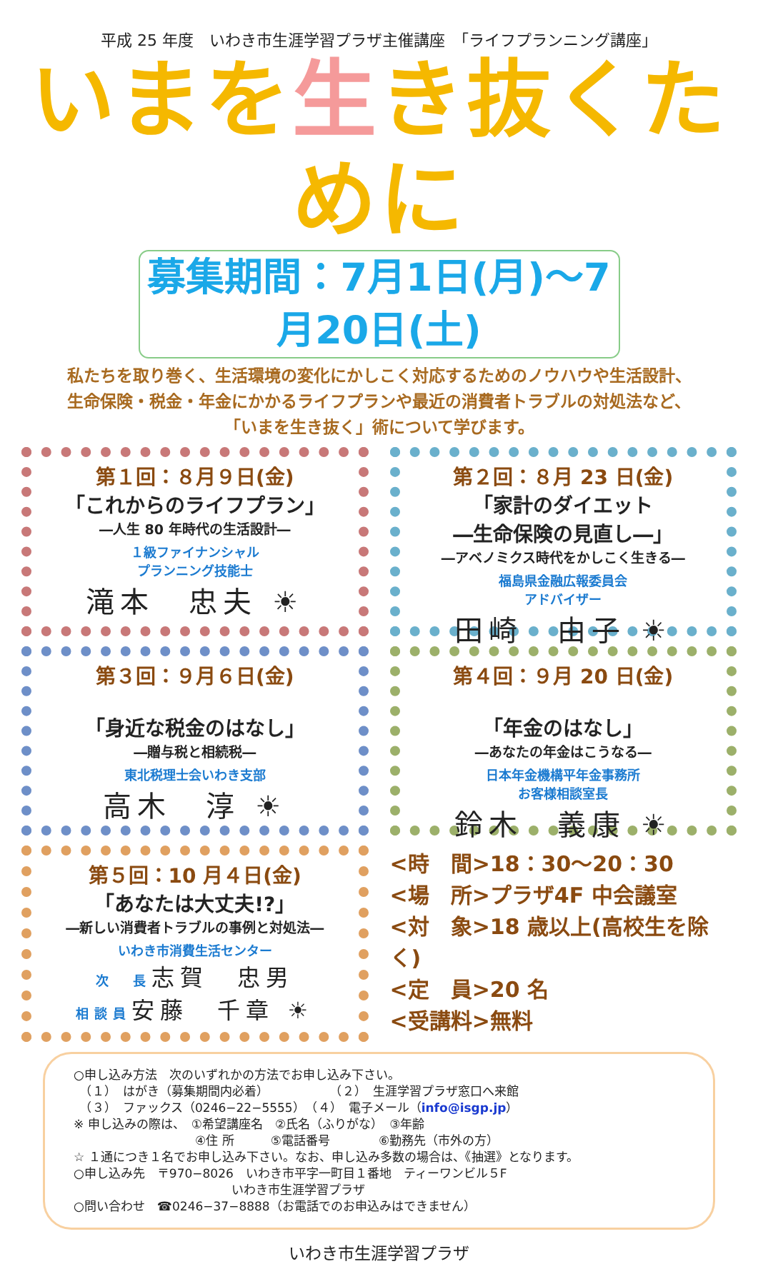平成 25 年度　いわき市生涯学習プラザ主催講座　「ライフプランニング講座」
いまを生き抜くために
募集期間：7月1日(月)～7月20日(土)
私たちを取り巻く、生活環境の変化にかしこく対応するためのノウハウや生活設計、
生命保険・税金・年金にかかるライフプランや最近の消費者トラブルの対処法など、
「いまを生き抜く」術について学びます。
第１回：８月９日(金)
「これからのライフプラン」
―人生 80 年時代の生活設計―
１級ファイナンシャル
プランニング技能士
滝本　忠夫 ☀
第２回：８月 23 日(金)
「家計のダイエット
―生命保険の見直し―」
―アベノミクス時代をかしこく生きる―
福島県金融広報委員会
アドバイザー
田崎　由子 ☀
第３回：９月６日(金)
「身近な税金のはなし」
―贈与税と相続税―
東北税理士会いわき支部
高木　淳 ☀
第４回：９月 20 日(金)
「年金のはなし」
―あなたの年金はこうなる―
日本年金機構平年金事務所
お客様相談室長
鈴木　義康 ☀
第５回：10 月４日(金)
「あなたは大丈夫!?」
―新しい消費者トラブルの事例と対処法―
いわき市消費生活センター
次　長志賀　忠男
相談員安藤　千章 ☀
<時　間>18：30～20：30
<場　所>プラザ4F 中会議室
<対　象>18 歳以上(高校生を除く)
<定　員>20 名
<受講料>無料
○申し込み方法　次のいずれかの方法でお申し込み下さい。
　（１）　はがき（募集期間内必着）　　　　　　（２）　生涯学習プラザ窓口へ来館
　（３）　ファックス（0246−22−5555）　（４）　電子メール（info@isgp.jp）
※ 申し込みの際は、　①希望講座名　②氏名（ふりがな）　③年齢
　　　　　　　　　　④住 所　　　⑤電話番号　　　　⑥勤務先（市外の方）
☆ １通につき１名でお申し込み下さい。なお、申し込み多数の場合は、《抽選》となります。
○申し込み先　〒970−8026　いわき市平字一町目１番地　ティーワンビル５F
　　　　　　　　　　　　　いわき市生涯学習プラザ
○問い合わせ　☎0246−37−8888（お電話でのお申込みはできません）
いわき市生涯学習プラザ